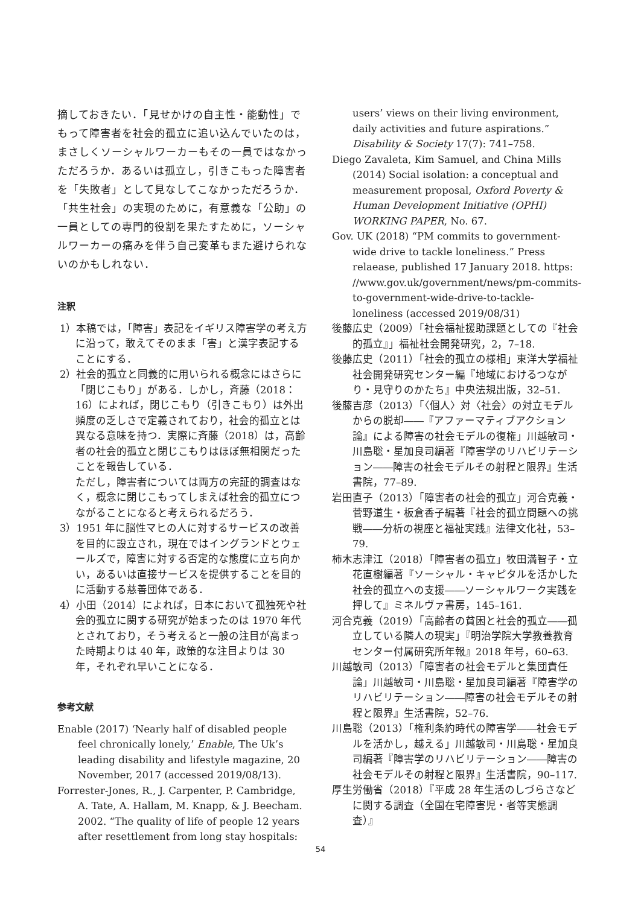摘しておきたい．「見せかけの自主性・能動性」でもって障害者を社会的孤立に追い込んでいたのは，まさしくソーシャルワーカーもその一員ではなかっただろうか．あるいは孤立し，引きこもった障害者を「失敗者」として見なしてこなかっただろうか．「共生社会」の実現のために，有意義な「公助」の一員としての専門的役割を果たすために，ソーシャルワーカーの痛みを伴う自己変革もまた避けられないのかもしれない．
注釈
1）本稿では，「障害」表記をイギリス障害学の考え方に沿って，敢えてそのまま「害」と漢字表記することにする．
2）社会的孤立と同義的に用いられる概念にはさらに「閉じこもり」がある．しかし，斉藤（2018：16）によれば，閉じこもり（引きこもり）は外出頻度の乏しさで定義されており，社会的孤立とは異なる意味を持つ．実際に斉藤（2018）は，高齢者の社会的孤立と閉じこもりはほぼ無相関だったことを報告している．
ただし，障害者については両方の完証的調査はなく，概念に閉じこもってしまえば社会的孤立につながることになると考えられるだろう．
3）1951 年に脳性マヒの人に対するサービスの改善を目的に設立され，現在ではイングランドとウェールズで，障害に対する否定的な態度に立ち向かい，あるいは直接サービスを提供することを目的に活動する慈善団体である．
4）小田（2014）によれば，日本において孤独死や社会的孤立に関する研究が始まったのは 1970 年代とされており，そう考えると一般の注目が高まった時期よりは 40 年，政策的な注目よりは 30 年，それぞれ早いことになる．
参考文献
Enable (2017) ‘Nearly half of disabled people feel chronically lonely,’ Enable, The Uk’s leading disability and lifestyle magazine, 20 November, 2017 (accessed 2019/08/13).
Forrester-Jones, R., J. Carpenter, P. Cambridge, A. Tate, A. Hallam, M. Knapp, & J. Beecham. 2002. “The quality of life of people 12 years after resettlement from long stay hospitals:
users’ views on their living environment, daily activities and future aspirations.” Disability & Society 17(7): 741–758.
Diego Zavaleta, Kim Samuel, and China Mills (2014) Social isolation: a conceptual and measurement proposal, Oxford Poverty & Human Development Initiative (OPHI) WORKING PAPER, No. 67.
Gov. UK (2018) “PM commits to government-wide drive to tackle loneliness.” Press relaease, published 17 January 2018. https: //www.gov.uk/government/news/pm-commits-to-government-wide-drive-to-tackle-loneliness (accessed 2019/08/31)
後藤広史（2009）「社会福祉援助課題としての『社会的孤立』」福祉社会開発研究，2，7–18.
後藤広史（2011）「社会的孤立の様相」東洋大学福祉社会開発研究センター編『地域におけるつながり・見守りのかたち』中央法規出版，32–51.
後藤吉彦（2013）「〈個人〉対〈社会〉の対立モデルからの脱却――『アファーマティブアクション論』による障害の社会モデルの復権」川越敏司・川島聡・星加良司編著『障害学のリハビリテーション――障害の社会モデルその射程と限界』生活書院，77–89.
岩田直子（2013）「障害者の社会的孤立」河合克義・菅野道生・板倉香子編著『社会的孤立問題への挑戦――分析の視座と福祉実践』法律文化社，53–79.
柿木志津江（2018）「障害者の孤立」牧田満智子・立花直樹編著『ソーシャル・キャピタルを活かした社会的孤立への支援――ソーシャルワーク実践を押して』ミネルヴァ書房，145–161.
河合克義（2019）「高齢者の貧困と社会的孤立――孤立している隣人の現実」『明治学院大学教養教育センター付属研究所年報』2018 年号，60–63.
川越敏司（2013）「障害者の社会モデルと集団責任論」川越敏司・川島聡・星加良司編著『障害学のリハビリテーション――障害の社会モデルその射程と限界』生活書院，52–76.
川島聡（2013）「権利条約時代の障害学――社会モデルを活かし，越える」川越敏司・川島聡・星加良司編著『障害学のリハビリテーション――障害の社会モデルその射程と限界』生活書院，90–117.
厚生労働省（2018）『平成 28 年生活のしづらさなどに関する調査（全国在宅障害児・者等実態調査）』
54